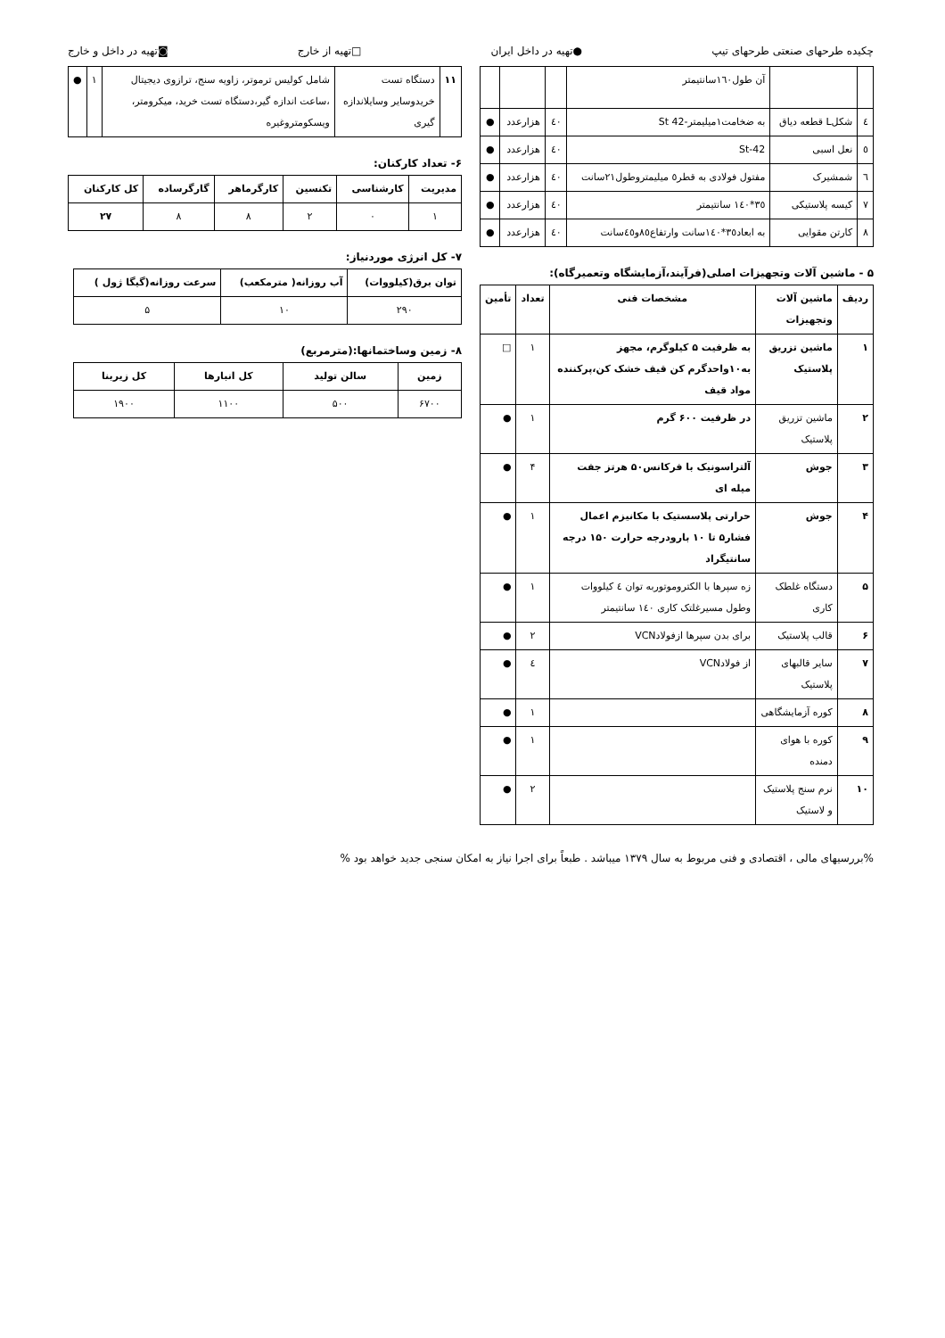چکیده طرحهای صنعتی طرحهای تیپ ●تهیه در داخل ایران □تهیه از خارج ◙تهیه در داخل و خارج
| | | آن طول۱٦۰سانتیمتر | | | |
| ٤ | شکلL قطعه دیاق | به ضخامت۱میلیمتر-St 42 | ٤۰ | هزارعدد | ● |
| ٥ | نعل اسبی | St-42 | ٤۰ | هزارعدد | ● |
| ٦ | شمشیرک | مفتول فولادی به قطر٥ میلیمتروطول۲۱سانت | ٤۰ | هزارعدد | ● |
| ۷ | کیسه پلاستیکی | ۳٥*۱٤۰ سانتیمتر | ٤۰ | هزارعدد | ● |
| ۸ | کارتن مقوایی | به ابعاد۳٥*۱٤۰سانت وارتفاع۸٥و٤٥سانت | ٤۰ | هزارعدد | ● |
۵ - ماشین آلات وتجهیزات اصلی(فرآیند،آزمایشگاه وتعمیرگاه):
| ردیف | ماشین آلات وتجهیزات | مشخصات فنی | تعداد | تأمین |
| --- | --- | --- | --- | --- |
| ۱ | ماشین تزریق پلاستیک | به ظرفیت ۵ کیلوگرم، مجهز به۱۰واحدگرم کن قیف خشک کن،پرکننده مواد قیف | ۱ | □ |
| ۲ | ماشین تزریق پلاستیک | در ظرفیت ۶۰۰ گرم | ۱ | ● |
| ۳ | جوش | آلتراسونیک با فرکانس۵۰ هرتز جفت میله ای | ۴ | ● |
| ۴ | جوش | حرارتی پلاسستیک با مکانیزم اعمال فشار۵ تا ۱۰ بارودرجه حرارت ۱۵۰ درجه سانتیگراد | ۱ | ● |
| ۵ | دستگاه غلطک کاری | زه سپرها با الکتروموتوربه توان ٤ کیلووات وطول مسیرغلتک کاری ۱٤۰ سانتیمتر | ۱ | ● |
| ۶ | قالب پلاستیک | برای بدن سپرها ازفولادVCN | ۲ | ● |
| ۷ | سایر قالبهای پلاستیک | از فولادVCN | ٤ | ● |
| ۸ | کوره آزمایشگاهی | | ۱ | ● |
| ۹ | کوره با هوای دمنده | | ۱ | ● |
| ۱۰ | نرم سنج پلاستیک و لاستیک | | ۲ | ● |
| ۱۱ | دستگاه تست خریدوسایر وسایلاندازه گیری | شامل کولیس ترموتر، زاویه سنج، ترازوی دیجیتال ،ساعت اندازه گیر،دستگاه تست خرید، میکرومتر، ویسکومتروغیره | ۱ | ● |
۶- تعداد کارکنان:
| مدیریت | کارشناسی | تکنسین | کارگرماهر | گارگرساده | کل کارکنان |
| --- | --- | --- | --- | --- | --- |
| ۱ | ۰ | ۲ | ۸ | ۸ | ۲۷ |
۷- کل انرژی موردنیاز:
| توان برق(کیلووات) | آب روزانه( مترمکعب) | سرعت روزانه(گیگا ژول ) |
| --- | --- | --- |
| ۲۹۰ | ۱۰ | ۵ |
۸- زمین وساختمانها:(مترمربع)
| زمین | سالن تولید | کل انبارها | کل زیربنا |
| --- | --- | --- | --- |
| ۶۷۰۰ | ۵۰۰ | ۱۱۰۰ | ۱۹۰۰ |
%بررسیهای مالی ، اقتصادی و فنی مربوط به سال ۱۳۷۹ میباشد . طبعاً برای اجرا نیاز به امکان سنجی جدید خواهد بود %